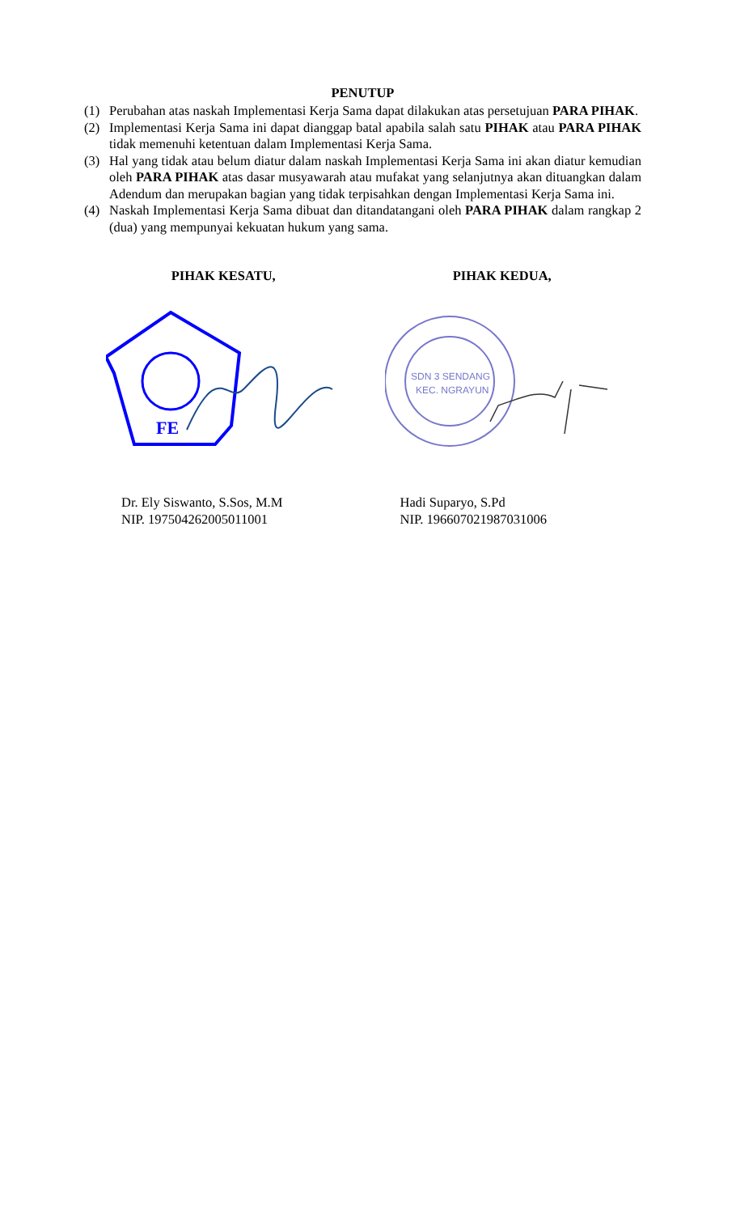PENUTUP
(1) Perubahan atas naskah Implementasi Kerja Sama dapat dilakukan atas persetujuan PARA PIHAK.
(2) Implementasi Kerja Sama ini dapat dianggap batal apabila salah satu PIHAK atau PARA PIHAK tidak memenuhi ketentuan dalam Implementasi Kerja Sama.
(3) Hal yang tidak atau belum diatur dalam naskah Implementasi Kerja Sama ini akan diatur kemudian oleh PARA PIHAK atas dasar musyawarah atau mufakat yang selanjutnya akan dituangkan dalam Adendum dan merupakan bagian yang tidak terpisahkan dengan Implementasi Kerja Sama ini.
(4) Naskah Implementasi Kerja Sama dibuat dan ditandatangani oleh PARA PIHAK dalam rangkap 2 (dua) yang mempunyai kekuatan hukum yang sama.
PIHAK KESATU,
FE
Dr. Ely Siswanto, S.Sos, M.M
NIP. 197504262005011001
PIHAK KEDUA,
SDN 3 SENDANG
KEC. NGRAYUN
Hadi Suparyo, S.Pd
NIP. 196607021987031006